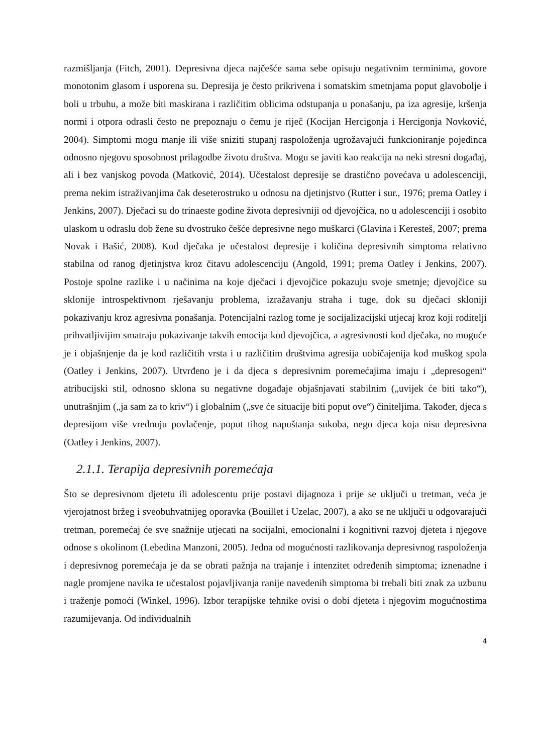razmišljanja (Fitch, 2001). Depresivna djeca najčešće sama sebe opisuju negativnim terminima, govore monotonim glasom i usporena su. Depresija je često prikrivena i somatskim smetnjama poput glavobolje i boli u trbuhu, a može biti maskirana i različitim oblicima odstupanja u ponašanju, pa iza agresije, kršenja normi i otpora odrasli često ne prepoznaju o čemu je riječ (Kocijan Hercigonja i Hercigonja Novković, 2004). Simptomi mogu manje ili više sniziti stupanj raspoloženja ugrožavajući funkcioniranje pojedinca odnosno njegovu sposobnost prilagodbe životu društva. Mogu se javiti kao reakcija na neki stresni događaj, ali i bez vanjskog povoda (Matković, 2014). Učestalost depresije se drastično povećava u adolescenciji, prema nekim istraživanjima čak deseterostruko u odnosu na djetinjstvo (Rutter i sur., 1976; prema Oatley i Jenkins, 2007). Dječaci su do trinaeste godine života depresivniji od djevojčica, no u adolescenciji i osobito ulaskom u odraslu dob žene su dvostruko češće depresivne nego muškarci (Glavina i Keresteš, 2007; prema Novak i Bašić, 2008). Kod dječaka je učestalost depresije i količina depresivnih simptoma relativno stabilna od ranog djetinjstva kroz čitavu adolescenciju (Angold, 1991; prema Oatley i Jenkins, 2007). Postoje spolne razlike i u načinima na koje dječaci i djevojčice pokazuju svoje smetnje; djevojčice su sklonije introspektivnom rješavanju problema, izražavanju straha i tuge, dok su dječaci skloniji pokazivanju kroz agresivna ponašanja. Potencijalni razlog tome je socijalizacijski utjecaj kroz koji roditelji prihvatljivijim smatraju pokazivanje takvih emocija kod djevojčica, a agresivnosti kod dječaka, no moguće je i objašnjenje da je kod različitih vrsta i u različitim društvima agresija uobičajenija kod muškog spola (Oatley i Jenkins, 2007). Utvrđeno je i da djeca s depresivnim poremećajima imaju i „depresogeni“ atribucijski stil, odnosno sklona su negativne događaje objašnjavati stabilnim („uvijek će biti tako“), unutrašnjim („ja sam za to kriv“) i globalnim („sve će situacije biti poput ove“) činiteljima. Također, djeca s depresijom više vrednuju povlačenje, poput tihog napuštanja sukoba, nego djeca koja nisu depresivna (Oatley i Jenkins, 2007).
2.1.1. Terapija depresivnih poremećaja
Što se depresivnom djetetu ili adolescentu prije postavi dijagnoza i prije se uključi u tretman, veća je vjerojatnost bržeg i sveobuhvatnijeg oporavka (Bouillet i Uzelac, 2007), a ako se ne uključi u odgovarajući tretman, poremećaj će sve snažnije utjecati na socijalni, emocionalni i kognitivni razvoj djeteta i njegove odnose s okolinom (Lebedina Manzoni, 2005). Jedna od mogućnosti razlikovanja depresivnog raspoloženja i depresivnog poremećaja je da se obrati pažnja na trajanje i intenzitet određenih simptoma; iznenadne i nagle promjene navika te učestalost pojavljivanja ranije navedenih simptoma bi trebali biti znak za uzbunu i traženje pomoći (Winkel, 1996). Izbor terapijske tehnike ovisi o dobi djeteta i njegovim mogućnostima razumijevanja. Od individualnih
4